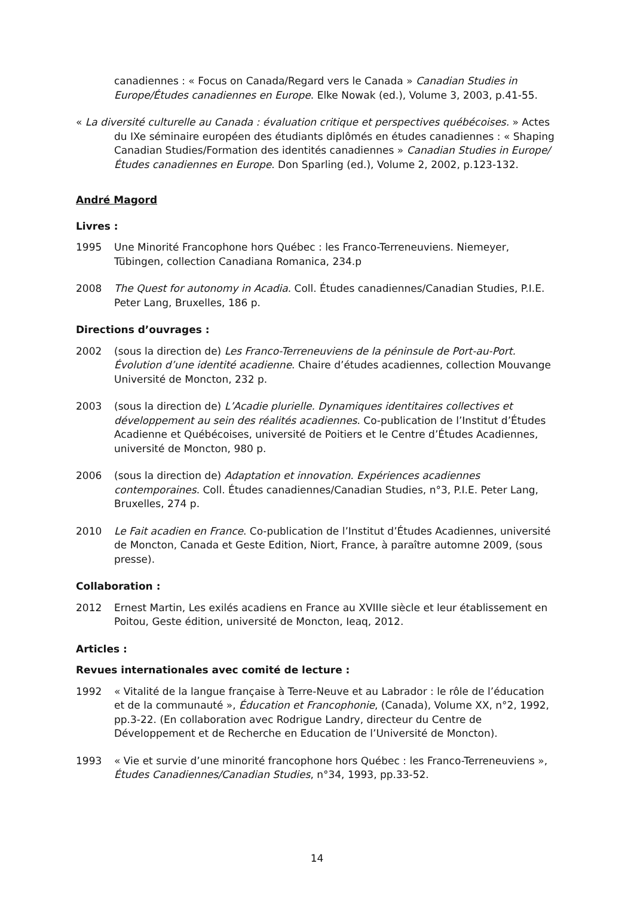canadiennes : « Focus on Canada/Regard vers le Canada » Canadian Studies in Europe/Études canadiennes en Europe. Elke Nowak (ed.), Volume 3, 2003, p.41-55.
« La diversité culturelle au Canada : évaluation critique et perspectives québécoises. » Actes du IXe séminaire européen des étudiants diplômés en études canadiennes : « Shaping Canadian Studies/Formation des identités canadiennes » Canadian Studies in Europe/Études canadiennes en Europe. Don Sparling (ed.), Volume 2, 2002, p.123-132.
André Magord
Livres :
1995 Une Minorité Francophone hors Québec : les Franco-Terreneuviens. Niemeyer, Tübingen, collection Canadiana Romanica, 234.p
2008 The Quest for autonomy in Acadia. Coll. Études canadiennes/Canadian Studies, P.I.E. Peter Lang, Bruxelles, 186 p.
Directions d’ouvrages :
2002 (sous la direction de) Les Franco-Terreneuviens de la péninsule de Port-au-Port. Évolution d’une identité acadienne. Chaire d’études acadiennes, collection Mouvange Université de Moncton, 232 p.
2003 (sous la direction de) L’Acadie plurielle. Dynamiques identitaires collectives et développement au sein des réalités acadiennes. Co-publication de l’Institut d’Études Acadienne et Québécoises, université de Poitiers et le Centre d’Études Acadiennes, université de Moncton, 980 p.
2006 (sous la direction de) Adaptation et innovation. Expériences acadiennes contemporaines. Coll. Études canadiennes/Canadian Studies, n°3, P.I.E. Peter Lang, Bruxelles, 274 p.
2010 Le Fait acadien en France. Co-publication de l’Institut d’Études Acadiennes, université de Moncton, Canada et Geste Edition, Niort, France, à paraître automne 2009, (sous presse).
Collaboration :
2012 Ernest Martin, Les exilés acadiens en France au XVIIIe siècle et leur établissement en Poitou, Geste édition, université de Moncton, Ieaq, 2012.
Articles :
Revues internationales avec comité de lecture :
1992 « Vitalité de la langue française à Terre-Neuve et au Labrador : le rôle de l’éducation et de la communauté », Éducation et Francophonie, (Canada), Volume XX, n°2, 1992, pp.3-22. (En collaboration avec Rodrigue Landry, directeur du Centre de Développement et de Recherche en Education de l’Université de Moncton).
1993 « Vie et survie d’une minorité francophone hors Québec : les Franco-Terreneuviens », Études Canadiennes/Canadian Studies, n°34, 1993, pp.33-52.
14